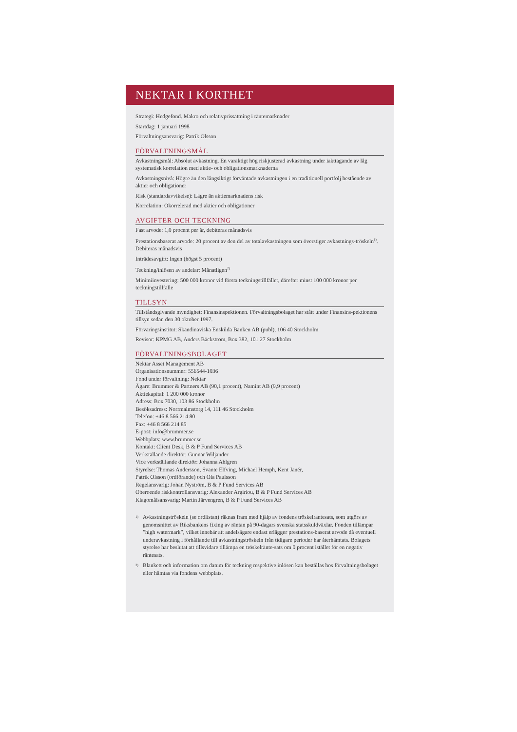NEKTAR I KORTHET
Strategi: Hedgefond. Makro och relativprissättning i räntemarknader
Startdag: 1 januari 1998
Förvaltningsansvarig: Patrik Olsson
FÖRVALTNINGSMÅL
Avkastningsmål: Absolut avkastning. En varaktigt hög riskjusterad avkastning under iakttagande av låg systematisk korrelation med aktie- och obligationsmarknaderna
Avkastningsnivå: Högre än den långsiktigt förväntade avkastningen i en traditionell portfölj bestående av aktier och obligationer
Risk (standardavvikelse): Lägre än aktiemarknadens risk
Korrelation: Okorrelerad med aktier och obligationer
AVGIFTER OCH TECKNING
Fast arvode: 1,0 procent per år, debiteras månadsvis
Prestationsbaserat arvode: 20 procent av den del av totalavkastningen som överstiger avkastnings-tröskeln<sup>1)</sup>. Debiteras månadsvis
Inträdesavgift: Ingen (högst 5 procent)
Teckning/inlösen av andelar: Månatligen<sup>2)</sup>
Minimiinvestering: 500 000 kronor vid första teckningstillfället, därefter minst 100 000 kronor per teckningstillfälle
TILLSYN
Tillståndsgivande myndighet: Finansinspektionen. Förvaltningsbolaget har stått under Finansins-pektionens tillsyn sedan den 30 oktober 1997.
Förvaringsinstitut: Skandinaviska Enskilda Banken AB (publ), 106 40 Stockholm
Revisor: KPMG AB, Anders Bäckström, Box 382, 101 27 Stockholm
FÖRVALTNINGSBOLAGET
Nektar Asset Management AB
Organisationsnummer: 556544-1036
Fond under förvaltning: Nektar
Ägare: Brummer & Partners AB (90,1 procent), Namint AB (9,9 procent)
Aktiekapital: 1 200 000 kronor
Adress: Box 7030, 103 86 Stockholm
Besöksadress: Norrmalmstorg 14, 111 46 Stockholm
Telefon: +46 8 566 214 80
Fax: +46 8 566 214 85
E-post: info@brummer.se
Webbplats: www.brummer.se
Kontakt: Client Desk, B & P Fund Services AB
Verkställande direktör: Gunnar Wiljander
Vice verkställande direktör: Johanna Ahlgren
Styrelse: Thomas Andersson, Svante Elfving, Michael Hemph, Kent Janér,
Patrik Olsson (ordförande) och Ola Paulsson
Regelansvarig: Johan Nyström, B & P Fund Services AB
Oberoende riskkontrollansvarig: Alexander Argiriou, B & P Fund Services AB
Klagomålsansvarig: Martin Järvengren, B & P Fund Services AB
1)
Avkastningströskeln (se ordlistan) räknas fram med hjälp av fondens tröskelräntesats, som utgörs av genomsnittet av Riksbankens fixing av räntan på 90-dagars svenska statsskuldväxlar. Fonden tillämpar ”high watermark”, vilket innebär att andelsägare endast erlägger prestations-baserat arvode då eventuell underavkastning i förhållande till avkastningströskeln från tidigare perioder har återhämtats. Bolagets styrelse har beslutat att tillsvidare tillämpa en tröskelränte-sats om 0 procent istället för en negativ räntesats.
2)
Blankett och information om datum för teckning respektive inlösen kan beställas hos förvaltningsbolaget eller hämtas via fondens webbplats.